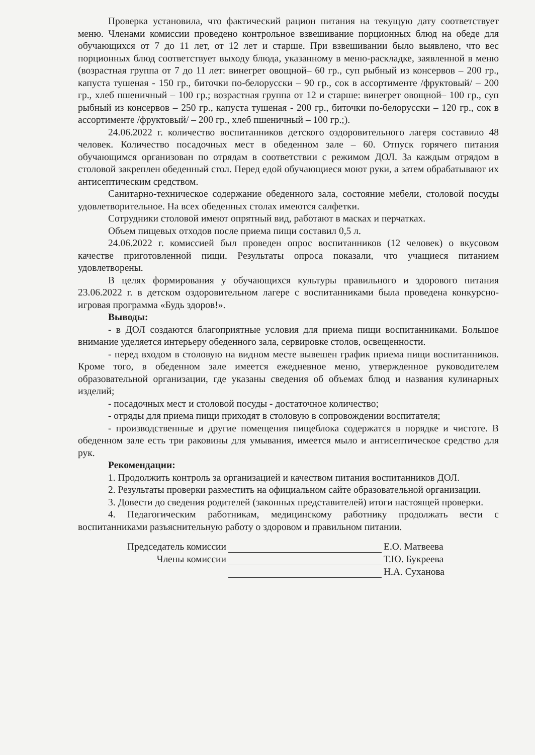Проверка установила, что фактический рацион питания на текущую дату соответствует меню. Членами комиссии проведено контрольное взвешивание порционных блюд на обеде для обучающихся от 7 до 11 лет, от 12 лет и старше. При взвешивании было выявлено, что вес порционных блюд соответствует выходу блюда, указанному в меню-раскладке, заявленной в меню (возрастная группа от 7 до 11 лет: винегрет овощной– 60 гр., суп рыбный из консервов – 200 гр., капуста тушеная - 150 гр., биточки по-белорусски – 90 гр., сок в ассортименте /фруктовый/ – 200 гр., хлеб пшеничный – 100 гр.; возрастная группа от 12 и старше: винегрет овощной– 100 гр., суп рыбный из консервов – 250 гр., капуста тушеная - 200 гр., биточки по-белорусски – 120 гр., сок в ассортименте /фруктовый/ – 200 гр., хлеб пшеничный – 100 гр.;).
24.06.2022 г. количество воспитанников детского оздоровительного лагеря составило 48 человек. Количество посадочных мест в обеденном зале – 60. Отпуск горячего питания обучающимся организован по отрядам в соответствии с режимом ДОЛ. За каждым отрядом в столовой закреплен обеденный стол. Перед едой обучающиеся моют руки, а затем обрабатывают их антисептическим средством.
Санитарно-техническое содержание обеденного зала, состояние мебели, столовой посуды удовлетворительное. На всех обеденных столах имеются салфетки.
Сотрудники столовой имеют опрятный вид, работают в масках и перчатках.
Объем пищевых отходов после приема пищи составил 0,5 л.
24.06.2022 г. комиссией был проведен опрос воспитанников (12 человек) о вкусовом качестве приготовленной пищи. Результаты опроса показали, что учащиеся питанием удовлетворены.
В целях формирования у обучающихся культуры правильного и здорового питания 23.06.2022 г. в детском оздоровительном лагере с воспитанниками была проведена конкурсно-игровая программа «Будь здоров!».
Выводы:
- в ДОЛ создаются благоприятные условия для приема пищи воспитанниками. Большое внимание уделяется интерьеру обеденного зала, сервировке столов, освещенности.
- перед входом в столовую на видном месте вывешен график приема пищи воспитанников. Кроме того, в обеденном зале имеется ежедневное меню, утвержденное руководителем образовательной организации, где указаны сведения об объемах блюд и названия кулинарных изделий;
- посадочных мест и столовой посуды - достаточное количество;
- отряды для приема пищи приходят в столовую в сопровождении воспитателя;
- производственные и другие помещения пищеблока содержатся в порядке и чистоте. В обеденном зале есть три раковины для умывания, имеется мыло и антисептическое средство для рук.
Рекомендации:
1. Продолжить контроль за организацией и качеством питания воспитанников ДОЛ.
2. Результаты проверки разместить на официальном сайте образовательной организации.
3. Довести до сведения родителей (законных представителей) итоги настоящей проверки.
4. Педагогическим работникам, медицинскому работнику продолжать вести с воспитанниками разъяснительную работу о здоровом и правильном питании.
Председатель комиссии Е.О. Матвеева
Члены комиссии Т.Ю. Букреева
Н.А. Суханова